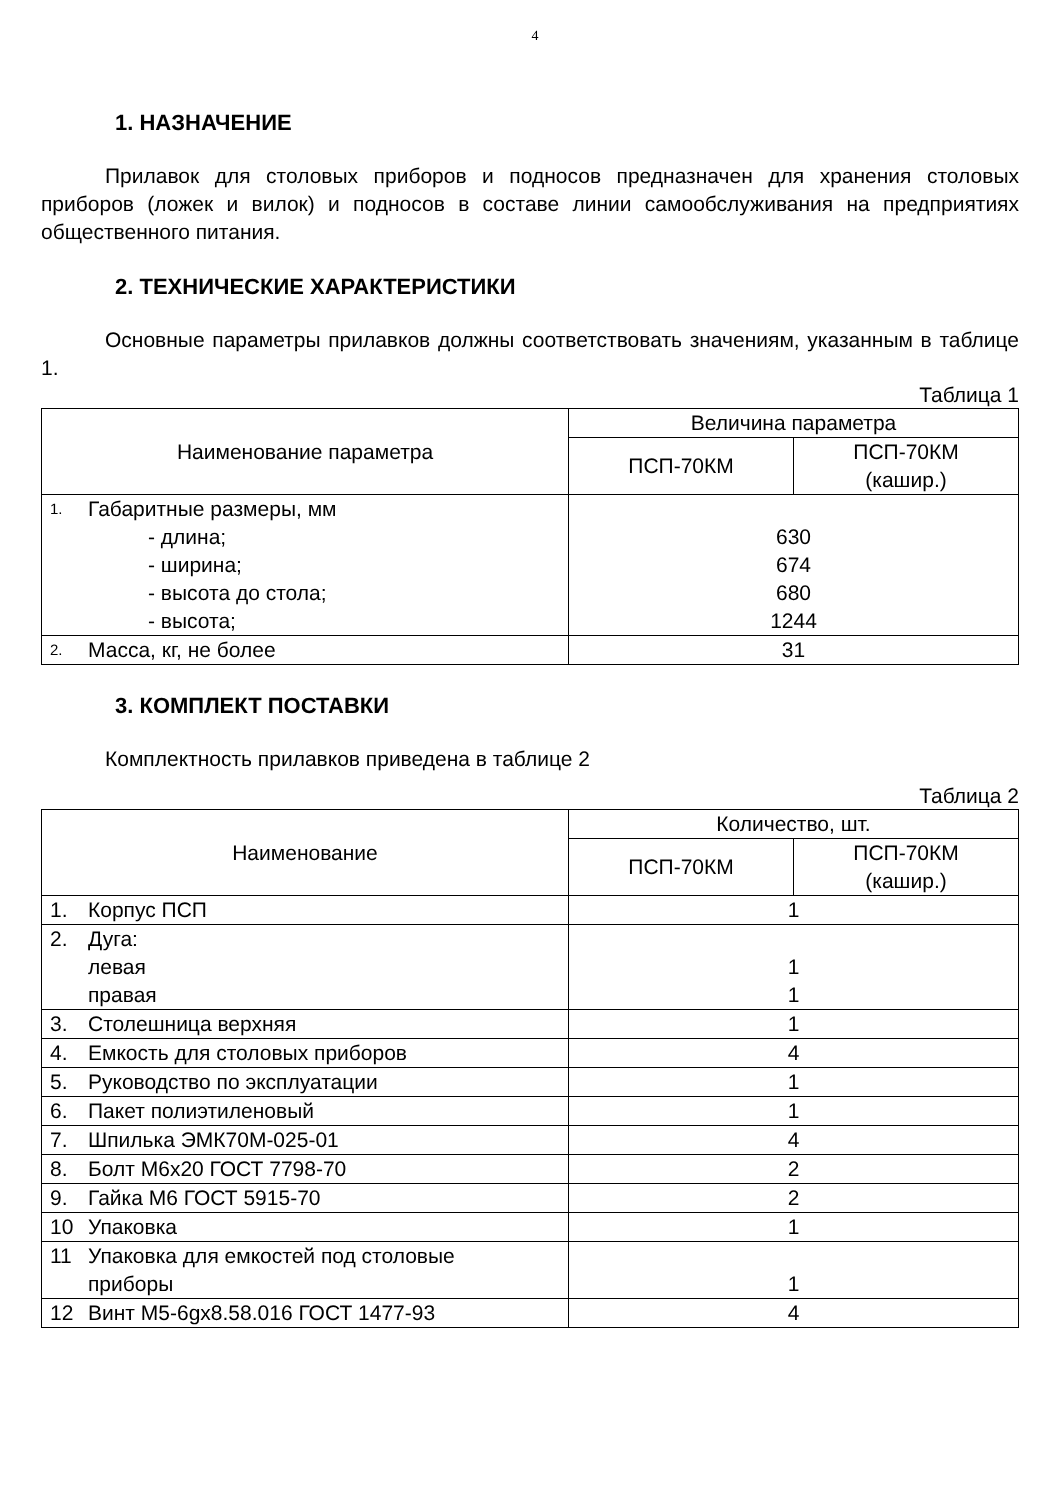4
1. НАЗНАЧЕНИЕ
Прилавок для столовых приборов и подносов предназначен для хранения столовых приборов (ложек и вилок) и подносов в составе линии самообслуживания на предприятиях общественного питания.
2. ТЕХНИЧЕСКИЕ ХАРАКТЕРИСТИКИ
Основные параметры прилавков должны соответствовать значениям, указанным в таблице 1.
Таблица 1
| Наименование параметра | Величина параметра | |
| --- | --- | --- |
| | ПСП-70КМ | ПСП-70КМ (кашир.) |
| 1. Габаритные размеры, мм - длина; - ширина; - высота до стола; - высота; | 630 674 680 1244 | |
| 2. Масса, кг, не более | 31 | |
3. КОМПЛЕКТ ПОСТАВКИ
Комплектность прилавков приведена в таблице 2
Таблица 2
| Наименование | Количество, шт. | |
| --- | --- | --- |
| | ПСП-70КМ | ПСП-70КМ (кашир.) |
| 1. Корпус ПСП | 1 | |
| 2. Дуга: левая правая | 1 1 | |
| 3. Столешница верхняя | 1 | |
| 4. Емкость для столовых приборов | 4 | |
| 5. Руководство по эксплуатации | 1 | |
| 6. Пакет полиэтиленовый | 1 | |
| 7. Шпилька ЭМК70М-025-01 | 4 | |
| 8. Болт М6х20 ГОСТ 7798-70 | 2 | |
| 9. Гайка М6 ГОСТ 5915-70 | 2 | |
| 10 Упаковка | 1 | |
| 11 Упаковка для емкостей под столовые приборы | 1 | |
| 12 Винт М5-6gх8.58.016 ГОСТ 1477-93 | 4 | |